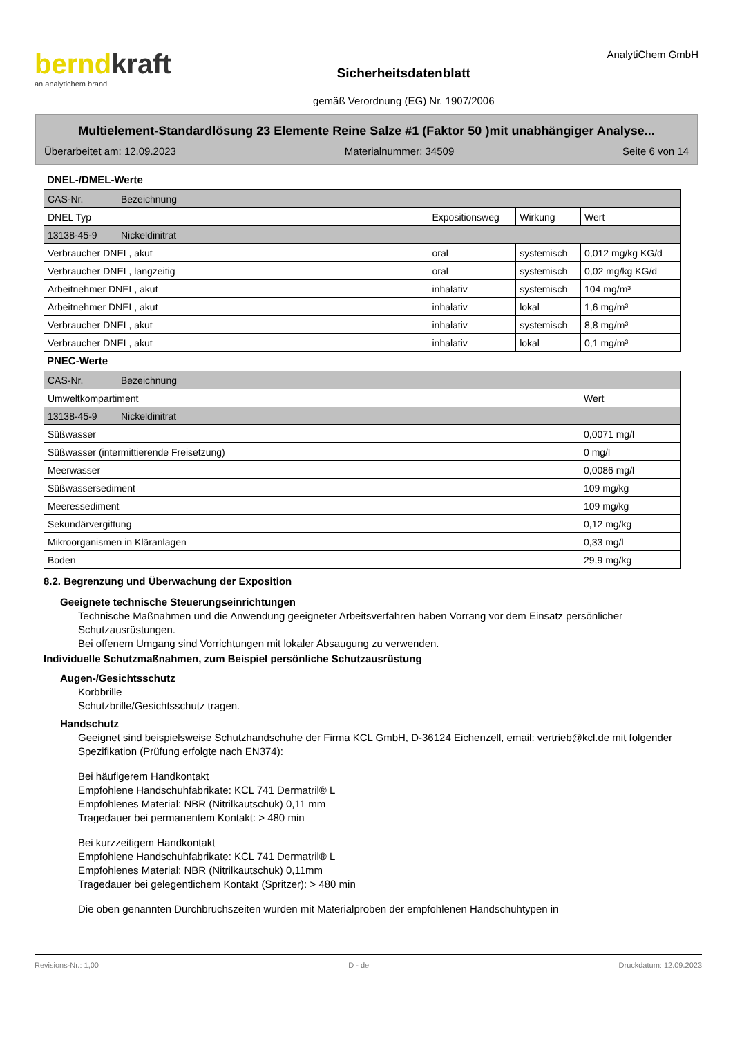berndkraft
an analytichem brand
Sicherheitsdatenblatt
gemäß Verordnung (EG) Nr. 1907/2006
AnalytiChem GmbH
Multielement-Standardlösung 23 Elemente Reine Salze #1 (Faktor 50 )mit unabhängiger Analyse...
Überarbeitet am: 12.09.2023 Materialnummer: 34509 Seite 6 von 14
DNEL-/DMEL-Werte
| CAS-Nr. | Bezeichnung | | | |
| DNEL Typ | | Expositionsweg | Wirkung | Wert |
| 13138-45-9 | Nickeldinitrat | | | |
| Verbraucher DNEL, akut | | oral | systemisch | 0,012 mg/kg KG/d |
| Verbraucher DNEL, langzeitig | | oral | systemisch | 0,02 mg/kg KG/d |
| Arbeitnehmer DNEL, akut | | inhalativ | systemisch | 104 mg/m³ |
| Arbeitnehmer DNEL, akut | | inhalativ | lokal | 1,6 mg/m³ |
| Verbraucher DNEL, akut | | inhalativ | systemisch | 8,8 mg/m³ |
| Verbraucher DNEL, akut | | inhalativ | lokal | 0,1 mg/m³ |
PNEC-Werte
| CAS-Nr. | Bezeichnung | |
| Umweltkompartiment | | Wert |
| 13138-45-9 | Nickeldinitrat | |
| Süßwasser | | 0,0071 mg/l |
| Süßwasser (intermittierende Freisetzung) | | 0 mg/l |
| Meerwasser | | 0,0086 mg/l |
| Süßwassersediment | | 109 mg/kg |
| Meeressediment | | 109 mg/kg |
| Sekundärvergiftung | | 0,12 mg/kg |
| Mikroorganismen in Kläranlagen | | 0,33 mg/l |
| Boden | | 29,9 mg/kg |
8.2. Begrenzung und Überwachung der Exposition
Geeignete technische Steuerungseinrichtungen
Technische Maßnahmen und die Anwendung geeigneter Arbeitsverfahren haben Vorrang vor dem Einsatz persönlicher Schutzausrüstungen.
Bei offenem Umgang sind Vorrichtungen mit lokaler Absaugung zu verwenden.
Individuelle Schutzmaßnahmen, zum Beispiel persönliche Schutzausrüstung
Augen-/Gesichtsschutz
Korbbrille
Schutzbrille/Gesichtsschutz tragen.
Handschutz
Geeignet sind beispielsweise Schutzhandschuhe der Firma KCL GmbH, D-36124 Eichenzell, email: vertrieb@kcl.de mit folgender Spezifikation (Prüfung erfolgte nach EN374):
Bei häufigerem Handkontakt
Empfohlene Handschuhfabrikate: KCL 741 Dermatril® L
Empfohlenes Material: NBR (Nitrilkautschuk) 0,11 mm
Tragedauer bei permanentem Kontakt: > 480 min
Bei kurzzeitigem Handkontakt
Empfohlene Handschuhfabrikate: KCL 741 Dermatril® L
Empfohlenes Material: NBR (Nitrilkautschuk) 0,11mm
Tragedauer bei gelegentlichem Kontakt (Spritzer): > 480 min
Die oben genannten Durchbruchszeiten wurden mit Materialproben der empfohlenen Handschuhtypen in
Revisions-Nr.: 1,00 D - de Druckdatum: 12.09.2023